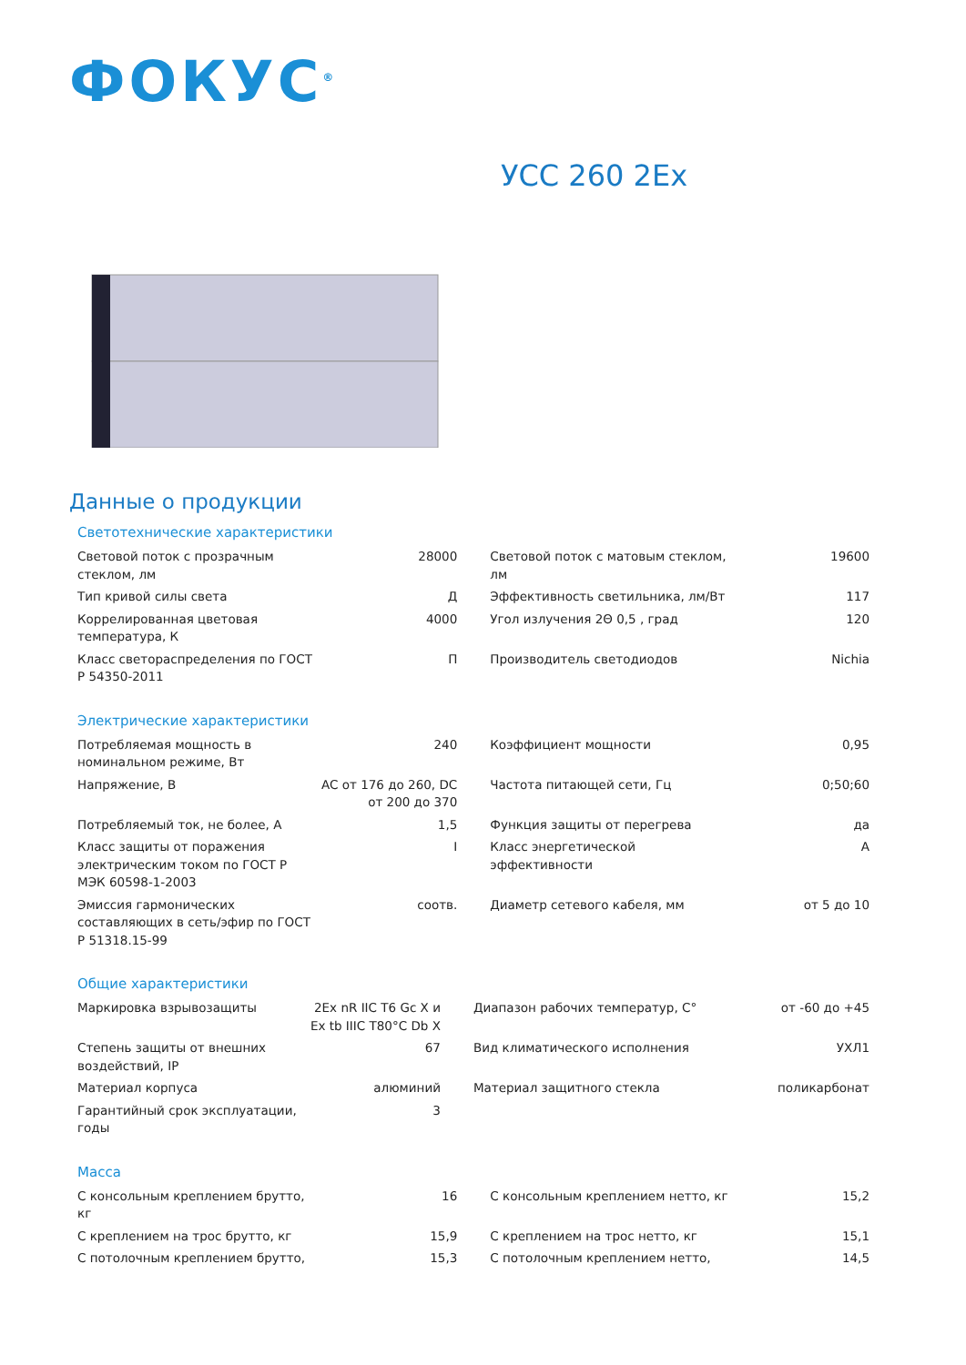ФОКУС<sup>®</sup>
УСС 260 2Ex
Данные о продукции
Светотехнические характеристики
| Световой поток с прозрачным стеклом, лм | 28000 | Световой поток с матовым стеклом, лм | 19600 |
| Тип кривой силы света | Д | Эффективность светильника, лм/Вт | 117 |
| Коррелированная цветовая температура, К | 4000 | Угол излучения 2Θ 0,5 , град | 120 |
| Класс светораспределения по ГОСТ Р 54350-2011 | П | Производитель светодиодов | Nichia |
Электрические характеристики
| Потребляемая мощность в номинальном режиме, Вт | 240 | Коэффициент мощности | 0,95 |
| Напряжение, В | AC от 176 до 260, DC от 200 до 370 | Частота питающей сети, Гц | 0;50;60 |
| Потребляемый ток, не более, А | 1,5 | Функция защиты от перегрева | да |
| Класс защиты от поражения электрическим током по ГОСТ Р МЭК 60598-1-2003 | I | Класс энергетической эффективности | A |
| Эмиссия гармонических составляющих в сеть/эфир по ГОСТ Р 51318.15-99 | соотв. | Диаметр сетевого кабеля, мм | от 5 до 10 |
Общие характеристики
| Маркировка взрывозащиты | 2Ex nR IIC T6 Gc X и Ex tb IIIC T80°C Db X | Диапазон рабочих температур, С° | от -60 до +45 |
| Степень защиты от внешних воздействий, IP | 67 | Вид климатического исполнения | УХЛ1 |
| Материал корпуса | алюминий | Материал защитного стекла | поликарбонат |
| Гарантийный срок эксплуатации, годы | 3 | | |
Масса
| С консольным креплением брутто, кг | 16 | С консольным креплением нетто, кг | 15,2 |
| С креплением на трос брутто, кг | 15,9 | С креплением на трос нетто, кг | 15,1 |
| С потолочным креплением брутто, | 15,3 | С потолочным креплением нетто, | 14,5 |